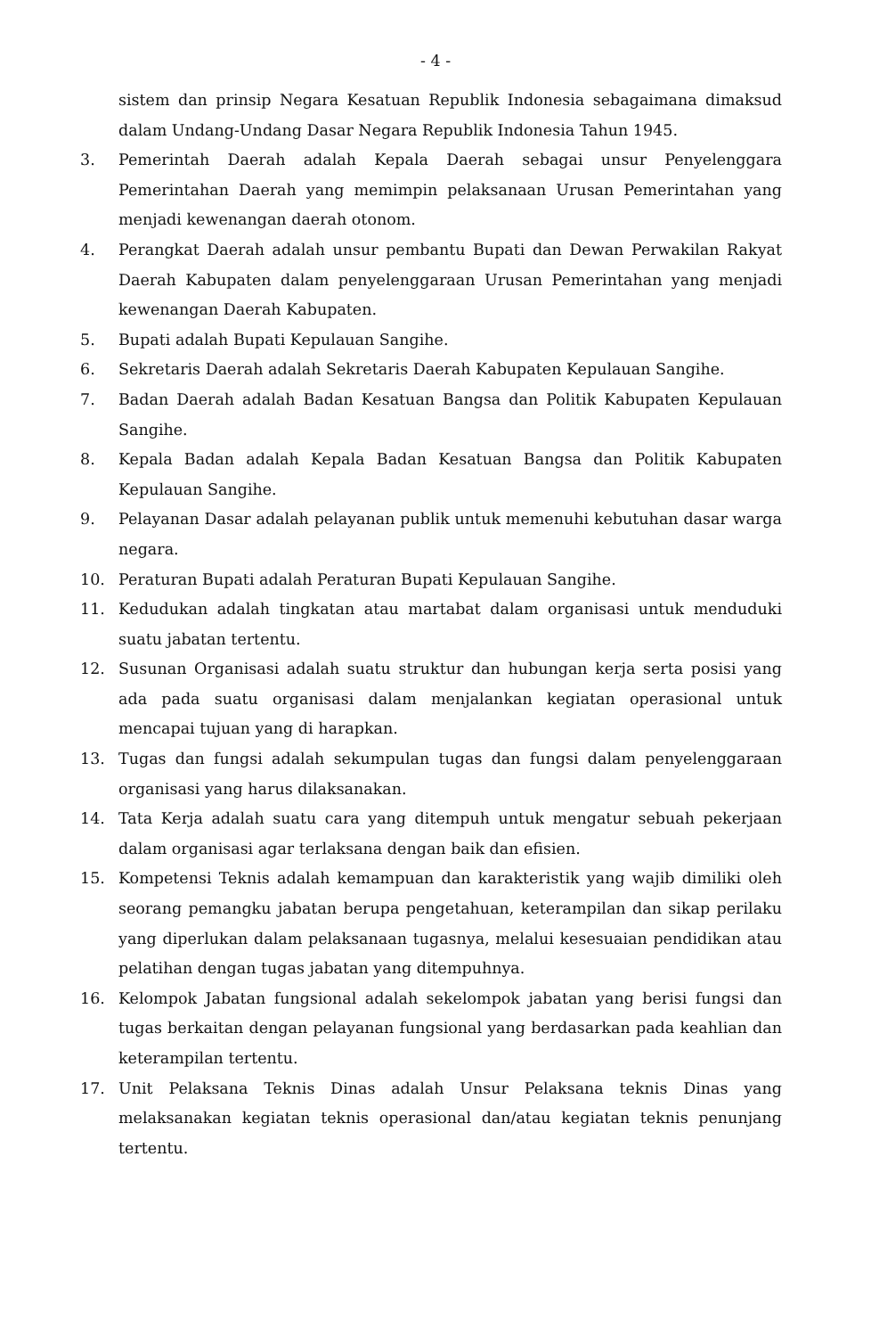- 4 -
sistem dan prinsip Negara Kesatuan Republik Indonesia sebagaimana dimaksud dalam Undang-Undang Dasar Negara Republik Indonesia Tahun 1945.
3. Pemerintah Daerah adalah Kepala Daerah sebagai unsur Penyelenggara Pemerintahan Daerah yang memimpin pelaksanaan Urusan Pemerintahan yang menjadi kewenangan daerah otonom.
4. Perangkat Daerah adalah unsur pembantu Bupati dan Dewan Perwakilan Rakyat Daerah Kabupaten dalam penyelenggaraan Urusan Pemerintahan yang menjadi kewenangan Daerah Kabupaten.
5. Bupati adalah Bupati Kepulauan Sangihe.
6. Sekretaris Daerah adalah Sekretaris Daerah Kabupaten Kepulauan Sangihe.
7. Badan Daerah adalah Badan Kesatuan Bangsa dan Politik Kabupaten Kepulauan Sangihe.
8. Kepala Badan adalah Kepala Badan Kesatuan Bangsa dan Politik Kabupaten Kepulauan Sangihe.
9. Pelayanan Dasar adalah pelayanan publik untuk memenuhi kebutuhan dasar warga negara.
10. Peraturan Bupati adalah Peraturan Bupati Kepulauan Sangihe.
11. Kedudukan adalah tingkatan atau martabat dalam organisasi untuk menduduki suatu jabatan tertentu.
12. Susunan Organisasi adalah suatu struktur dan hubungan kerja serta posisi yang ada pada suatu organisasi dalam menjalankan kegiatan operasional untuk mencapai tujuan yang di harapkan.
13. Tugas dan fungsi adalah sekumpulan tugas dan fungsi dalam penyelenggaraan organisasi yang harus dilaksanakan.
14. Tata Kerja adalah suatu cara yang ditempuh untuk mengatur sebuah pekerjaan dalam organisasi agar terlaksana dengan baik dan efisien.
15. Kompetensi Teknis adalah kemampuan dan karakteristik yang wajib dimiliki oleh seorang pemangku jabatan berupa pengetahuan, keterampilan dan sikap perilaku yang diperlukan dalam pelaksanaan tugasnya, melalui kesesuaian pendidikan atau pelatihan dengan tugas jabatan yang ditempuhnya.
16. Kelompok Jabatan fungsional adalah sekelompok jabatan yang berisi fungsi dan tugas berkaitan dengan pelayanan fungsional yang berdasarkan pada keahlian dan keterampilan tertentu.
17. Unit Pelaksana Teknis Dinas adalah Unsur Pelaksana teknis Dinas yang melaksanakan kegiatan teknis operasional dan/atau kegiatan teknis penunjang tertentu.